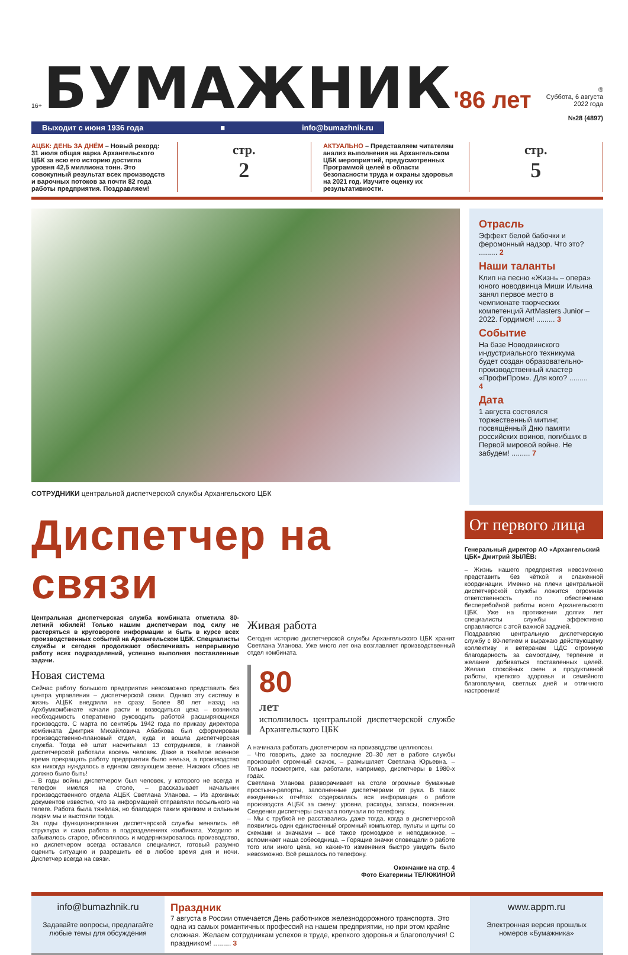16+ БУМАЖНИК '86 лет
®
Суббота, 6 августа
2022 года
№28 (4897)
Выходит с июня 1936 года ■ info@bumazhnik.ru
АЦБК: ДЕНЬ ЗА ДНЁМ – Новый рекорд: 31 июля общая варка Архангельского ЦБК за всю его историю достигла уровня 42,5 миллиона тонн. Это совокупный результат всех производств и варочных потоков за почти 82 года работы предприятия. Поздравляем!
стр.
2
АКТУАЛЬНО – Представляем читателям анализ выполнения на Архангельском ЦБК мероприятий, предусмотренных Программой целей в области безопасности труда и охраны здоровья на 2021 год. Изучите оценку их результативности.
стр.
5
СОТРУДНИКИ центральной диспетчерской службы Архангельского ЦБК
Отрасль
Эффект белой бабочки и феромонный надзор. Что это? ......... 2
Наши таланты
Клип на песню «Жизнь – опера» юного новодвинца Миши Ильина занял первое место в чемпионате творческих компетенций ArtMasters Junior – 2022. Гордимся! ......... 3
Событие
На базе Новодвинского индустриального техникума будет создан образовательно-производственный кластер «ПрофиПром». Для кого? ......... 4
Дата
1 августа состоялся торжественный митинг, посвящённый Дню памяти российских воинов, погибших в Первой мировой войне. Не забудем! ......... 7
Диспетчер на связи
Центральная диспетчерская служба комбината отметила 80-летний юбилей! Только нашим диспетчерам под силу не растеряться в круговороте информации и быть в курсе всех производственных событий на Архангельском ЦБК. Специалисты службы и сегодня продолжают обеспечивать непрерывную работу всех подразделений, успешно выполняя поставленные задачи.
Новая система
Сейчас работу большого предприятия невозможно представить без центра управления – диспетчерской связи. Однако эту систему в жизнь АЦБК внедрили не сразу. Более 80 лет назад на Архбумкомбинате начали расти и возводиться цеха – возникла необходимость оперативно руководить работой расширяющихся производств. С марта по сентябрь 1942 года по приказу директора комбината Дмитрия Михайловича Абабкова был сформирован производственно-плановый отдел, куда и вошла диспетчерская служба. Тогда её штат насчитывал 13 сотрудников, в главной диспетчерской работали восемь человек. Даже в тяжёлое военное время прекращать работу предприятия было нельзя, а производство как никогда нуждалось в едином связующем звене. Никаких сбоев не должно было быть!
– В годы войны диспетчером был человек, у которого не всегда и телефон имелся на столе, – рассказывает начальник производственного отдела АЦБК Светлана Уланова. – Из архивных документов известно, что за информацией отправляли посыльного на телеге. Работа была тяжёлая, но благодаря таким крепким и сильным людям мы и выстояли тогда.
За годы функционирования диспетчерской службы менялись её структура и сама работа в подразделениях комбината. Уходило и забывалось старое, обновлялось и модернизировалось производство, но диспетчером всегда оставался специалист, готовый разумно оценить ситуацию и разрешить её в любое время дня и ночи. Диспетчер всегда на связи.
Живая работа
Сегодня историю диспетчерской службы Архангельского ЦБК хранит Светлана Уланова. Уже много лет она возглавляет производственный отдел комбината.
80
лет
исполнилось центральной диспетчерской службе Архангельского ЦБК
А начинала работать диспетчером на производстве целлюлозы.
– Что говорить, даже за последние 20–30 лет в работе службы произошёл огромный скачок, – размышляет Светлана Юрьевна. – Только посмотрите, как работали, например, диспетчеры в 1980-х годах.
Светлана Уланова разворачивает на столе огромные бумажные простыни-рапорты, заполненные диспетчерами от руки. В таких ежедневных отчётах содержалась вся информация о работе производств АЦБК за смену: уровни, расходы, запасы, пояснения. Сведения диспетчеры сначала получали по телефону.
– Мы с трубкой не расставались даже тогда, когда в диспетчерской появились один единственный огромный компьютер, пульты и щиты со схемами и значками – всё такое громоздкое и неподвижное, – вспоминает наша собеседница. – Горящие значки оповещали о работе того или иного цеха, но какие-то изменения быстро увидеть было невозможно. Всё решалось по телефону.
Окончание на стр. 4
Фото Екатерины ТЕЛЮКИНОЙ
От первого лица
Генеральный директор АО «Архангельский ЦБК» Дмитрий ЗЫЛЁВ:
– Жизнь нашего предприятия невозможно представить без чёткой и слаженной координации. Именно на плечи центральной диспетчерской службы ложится огромная ответственность по обеспечению бесперебойной работы всего Архангельского ЦБК. Уже на протяжении долгих лет специалисты службы эффективно справляются с этой важной задачей.
Поздравляю центральную диспетчерскую службу с 80-летием и выражаю действующему коллективу и ветеранам ЦДС огромную благодарность за самоотдачу, терпение и желание добиваться поставленных целей. Желаю спокойных смен и продуктивной работы, крепкого здоровья и семейного благополучия, светлых дней и отличного настроения!
info@bumazhnik.ru
Задавайте вопросы, предлагайте любые темы для обсуждения
Праздник
7 августа в России отмечается День работников железнодорожного транспорта. Это одна из самых романтичных профессий на нашем предприятии, но при этом крайне сложная. Желаем сотрудникам успехов в труде, крепкого здоровья и благополучия! С праздником! ......... 3
www.appm.ru
Электронная версия прошлых номеров «Бумажника»